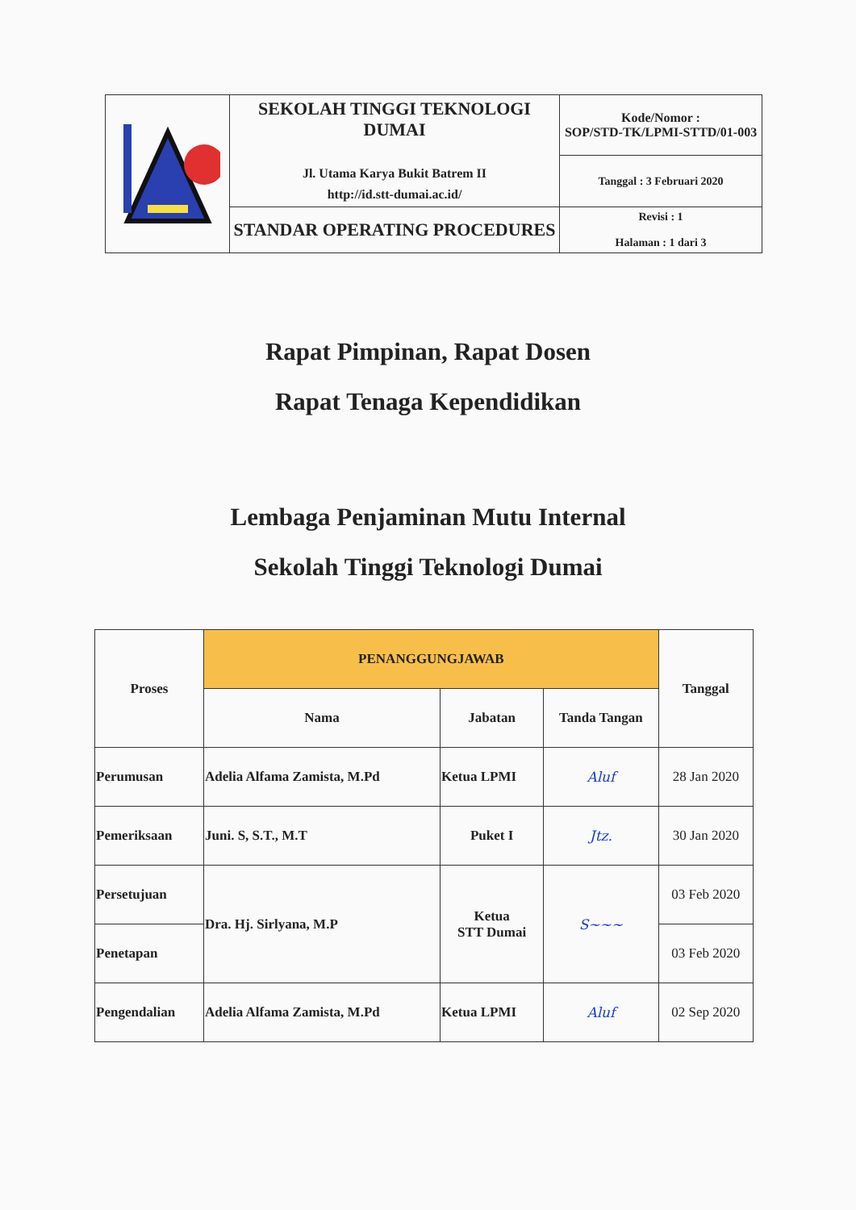| | SEKOLAH TINGGI TEKNOLOGI DUMAI Jl. Utama Karya Bukit Batrem II http://id.stt-dumai.ac.id/ | Kode/Nomor : SOP/STD-TK/LPMI-STTD/01-003 |
| | | Tanggal : 3 Februari 2020 |
| | STANDAR OPERATING PROCEDURES | Revisi : 1 Halaman : 1 dari 3 |
Rapat Pimpinan, Rapat Dosen
Rapat Tenaga Kependidikan
Lembaga Penjaminan Mutu Internal
Sekolah Tinggi Teknologi Dumai
| Proses | PENANGGUNGJAWAB | | | Tanggal |
| --- | --- | --- | --- | --- |
| | Nama | Jabatan | Tanda Tangan | |
| Perumusan | Adelia Alfama Zamista, M.Pd | Ketua LPMI | Aluf | 28 Jan 2020 |
| Pemeriksaan | Juni. S, S.T., M.T | Puket I | Jtz. | 30 Jan 2020 |
| Persetujuan | Dra. Hj. Sirlyana, M.P | Ketua STT Dumai | S~~~ | 03 Feb 2020 |
| Penetapan | | | | 03 Feb 2020 |
| Pengendalian | Adelia Alfama Zamista, M.Pd | Ketua LPMI | Aluf | 02 Sep 2020 |